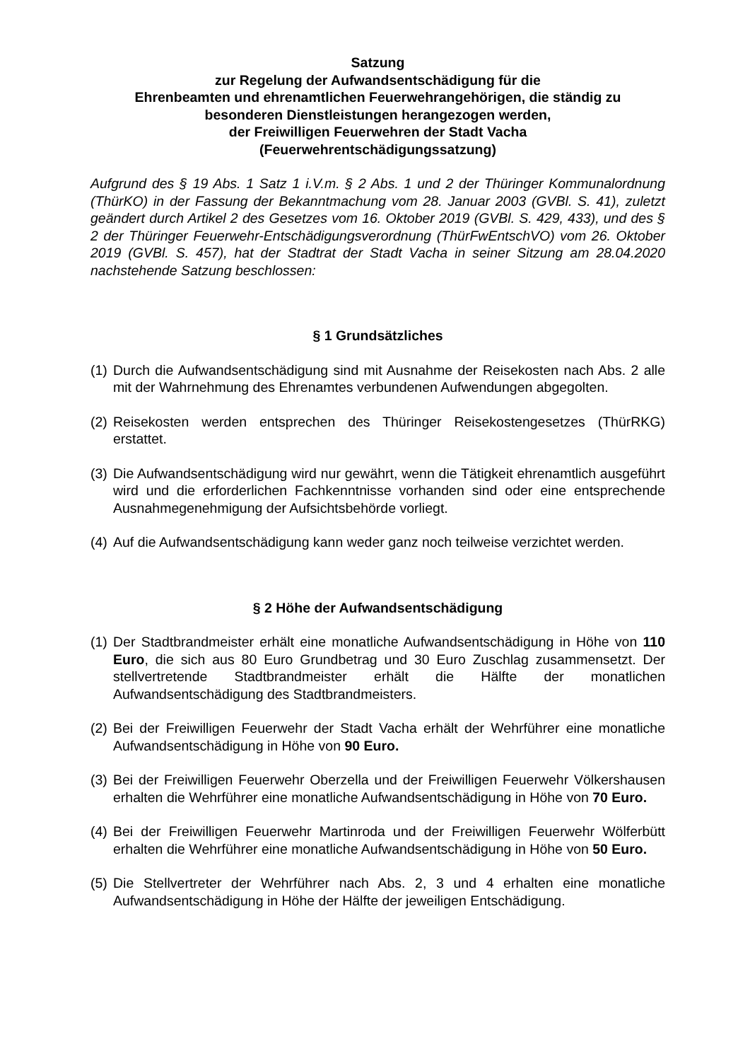Satzung
zur Regelung der Aufwandsentschädigung für die
Ehrenbeamten und ehrenamtlichen Feuerwehrangehörigen, die ständig zu
besonderen Dienstleistungen herangezogen werden,
der Freiwilligen Feuerwehren der Stadt Vacha
(Feuerwehrentschädigungssatzung)
Aufgrund des § 19 Abs. 1 Satz 1 i.V.m. § 2 Abs. 1 und 2 der Thüringer Kommunalordnung (ThürKO) in der Fassung der Bekanntmachung vom 28. Januar 2003 (GVBl. S. 41), zuletzt geändert durch Artikel 2 des Gesetzes vom 16. Oktober 2019 (GVBl. S. 429, 433), und des § 2 der Thüringer Feuerwehr-Entschädigungsverordnung (ThürFwEntschVO) vom 26. Oktober 2019 (GVBl. S. 457), hat der Stadtrat der Stadt Vacha in seiner Sitzung am 28.04.2020 nachstehende Satzung beschlossen:
§ 1 Grundsätzliches
(1) Durch die Aufwandsentschädigung sind mit Ausnahme der Reisekosten nach Abs. 2 alle mit der Wahrnehmung des Ehrenamtes verbundenen Aufwendungen abgegolten.
(2) Reisekosten werden entsprechen des Thüringer Reisekostengesetzes (ThürRKG) erstattet.
(3) Die Aufwandsentschädigung wird nur gewährt, wenn die Tätigkeit ehrenamtlich ausgeführt wird und die erforderlichen Fachkenntnisse vorhanden sind oder eine entsprechende Ausnahmegenehmigung der Aufsichtsbehörde vorliegt.
(4) Auf die Aufwandsentschädigung kann weder ganz noch teilweise verzichtet werden.
§ 2 Höhe der Aufwandsentschädigung
(1) Der Stadtbrandmeister erhält eine monatliche Aufwandsentschädigung in Höhe von 110 Euro, die sich aus 80 Euro Grundbetrag und 30 Euro Zuschlag zusammensetzt. Der stellvertretende Stadtbrandmeister erhält die Hälfte der monatlichen Aufwandsentschädigung des Stadtbrandmeisters.
(2) Bei der Freiwilligen Feuerwehr der Stadt Vacha erhält der Wehrführer eine monatliche Aufwandsentschädigung in Höhe von 90 Euro.
(3) Bei der Freiwilligen Feuerwehr Oberzella und der Freiwilligen Feuerwehr Völkershausen erhalten die Wehrführer eine monatliche Aufwandsentschädigung in Höhe von 70 Euro.
(4) Bei der Freiwilligen Feuerwehr Martinroda und der Freiwilligen Feuerwehr Wölferbütt erhalten die Wehrführer eine monatliche Aufwandsentschädigung in Höhe von 50 Euro.
(5) Die Stellvertreter der Wehrführer nach Abs. 2, 3 und 4 erhalten eine monatliche Aufwandsentschädigung in Höhe der Hälfte der jeweiligen Entschädigung.